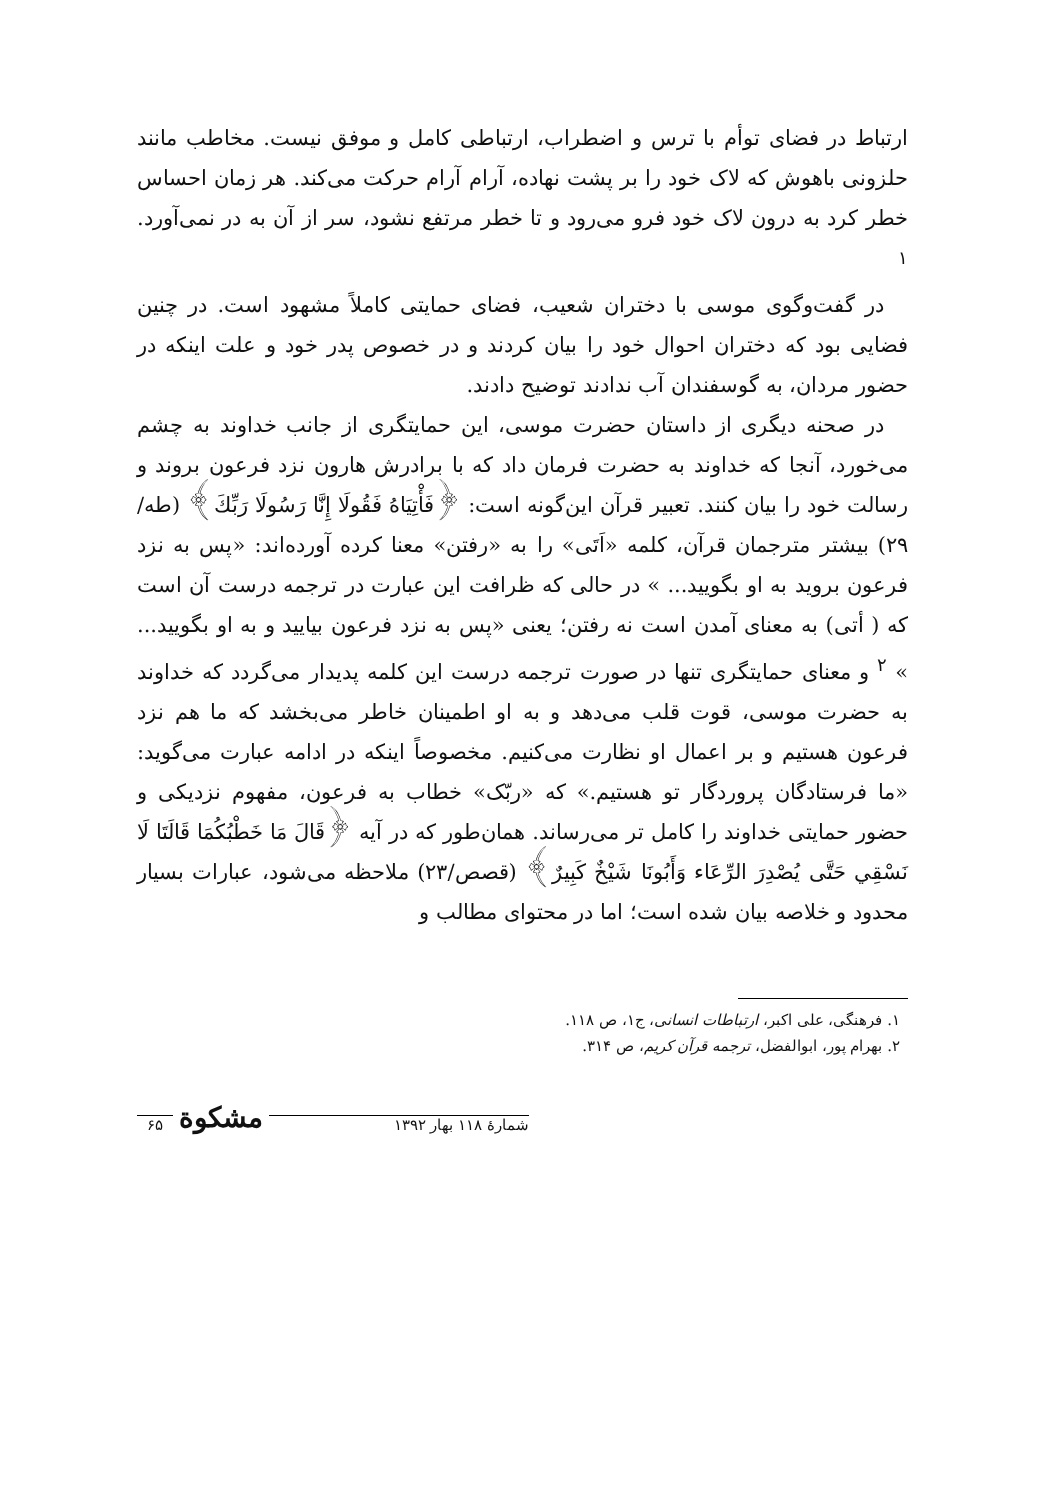ارتباط در فضای توأم با ترس و اضطراب، ارتباطی کامل و موفق نیست. مخاطب مانند حلزونی باهوش که لاک خود را بر پشت نهاده، آرام آرام حرکت می‌کند. هر زمان احساس خطر کرد به درون لاک خود فرو می‌رود و تا خطر مرتفع نشود، سر از آن به در نمی‌آورد. <sup>۱</sup>
در گفت‌وگوی موسی با دختران شعیب، فضای حمایتی کاملاً مشهود است. در چنین فضایی بود که دختران احوال خود را بیان کردند و در خصوص پدر خود و علت اینکه در حضور مردان، به گوسفندان آب ندادند توضیح دادند.
در صحنه دیگری از داستان حضرت موسی، این حمایتگری از جانب خداوند به چشم می‌خورد، آنجا که خداوند به حضرت فرمان داد که با برادرش هارون نزد فرعون بروند و رسالت خود را بیان کنند. تعبیر قرآن این‌گونه است: ﴿فَأْتِيَاهُ فَقُولَا إِنَّا رَسُولَا رَبِّكَ﴾ (طه/ ۲۹) بیشتر مترجمان قرآن، کلمه «اَتَی» را به «رفتن» معنا کرده آورده‌اند: «پس به نزد فرعون بروید به او بگویید... » در حالی که ظرافت این عبارت در ترجمه درست آن است که ( أتی) به معنای آمدن است نه رفتن؛ یعنی «پس به نزد فرعون بیایید و به او بگویید... » <sup>۲</sup> و معنای حمایتگری تنها در صورت ترجمه درست این کلمه پدیدار می‌گردد که خداوند به حضرت موسی، قوت قلب می‌دهد و به او اطمینان خاطر می‌بخشد که ما هم نزد فرعون هستیم و بر اعمال او نظارت می‌کنیم. مخصوصاً اینکه در ادامه عبارت می‌گوید: «ما فرستادگان پروردگار تو هستیم.» که «ربّک» خطاب به فرعون، مفهوم نزدیکی و حضور حمایتی خداوند را کامل تر می‌رساند. همان‌طور که در آیه ﴿قَالَ مَا خَطْبُكُمَا قَالَتَا لَا نَسْقِي حَتَّى يُصْدِرَ الرِّعَاء وَأَبُونَا شَيْخٌ كَبِيرٌ﴾ (قصص/۲۳) ملاحظه می‌شود، عبارات بسیار محدود و خلاصه بیان شده است؛ اما در محتوای مطالب و
۱. فرهنگی، علی اکبر، ارتباطات انسانی، ج۱، ص ۱۱۸.
۲. بهرام پور، ابوالفضل، ترجمه قرآن کریم، ص ۳۱۴.
۶۵ مشکوة شمارهٔ ۱۱۸ بهار ۱۳۹۲